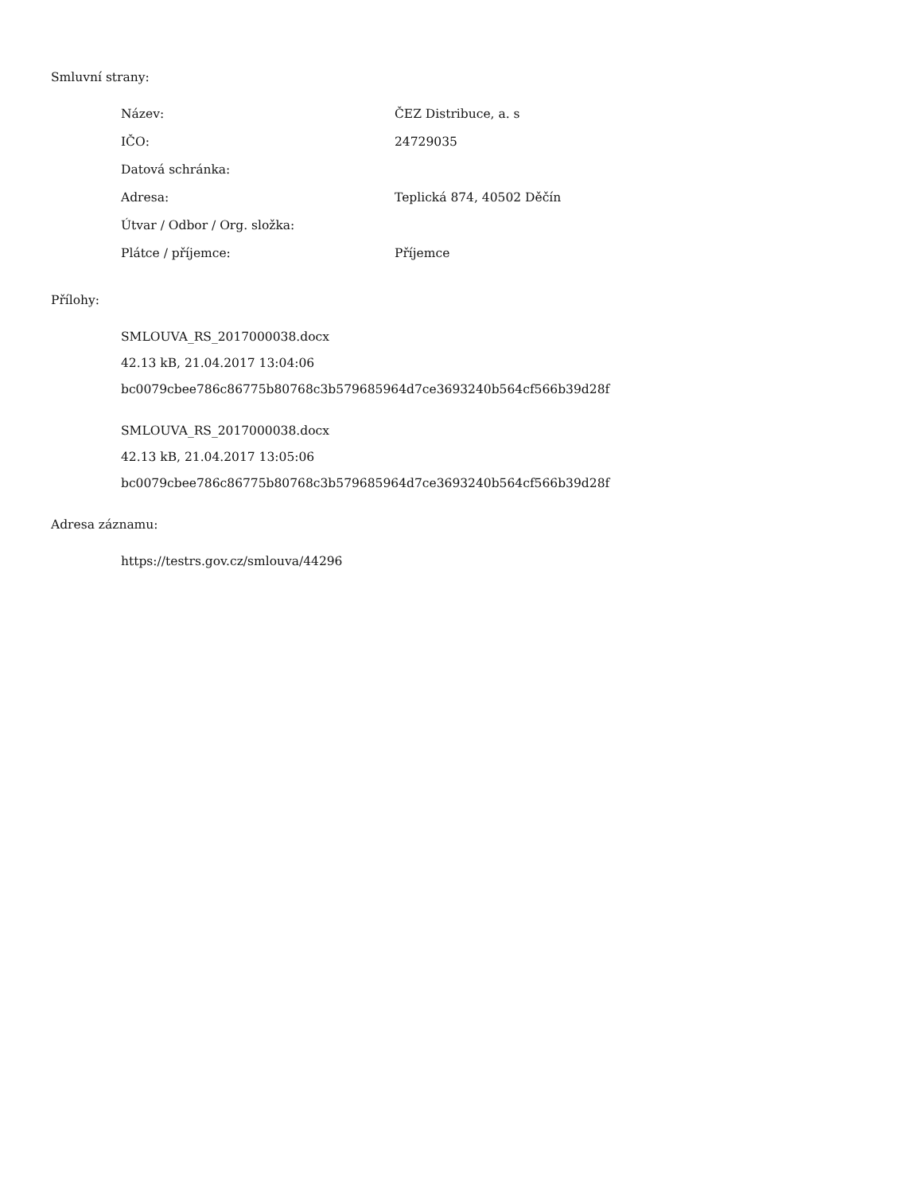Smluvní strany:
| Název: | ČEZ Distribuce, a. s |
| IČO: | 24729035 |
| Datová schránka: | |
| Adresa: | Teplická 874, 40502 Děčín |
| Útvar / Odbor / Org. složka: | |
| Plátce / příjemce: | Příjemce |
Přílohy:
SMLOUVA_RS_2017000038.docx
42.13 kB, 21.04.2017 13:04:06
bc0079cbee786c86775b80768c3b579685964d7ce3693240b564cf566b39d28f
SMLOUVA_RS_2017000038.docx
42.13 kB, 21.04.2017 13:05:06
bc0079cbee786c86775b80768c3b579685964d7ce3693240b564cf566b39d28f
Adresa záznamu:
https://testrs.gov.cz/smlouva/44296